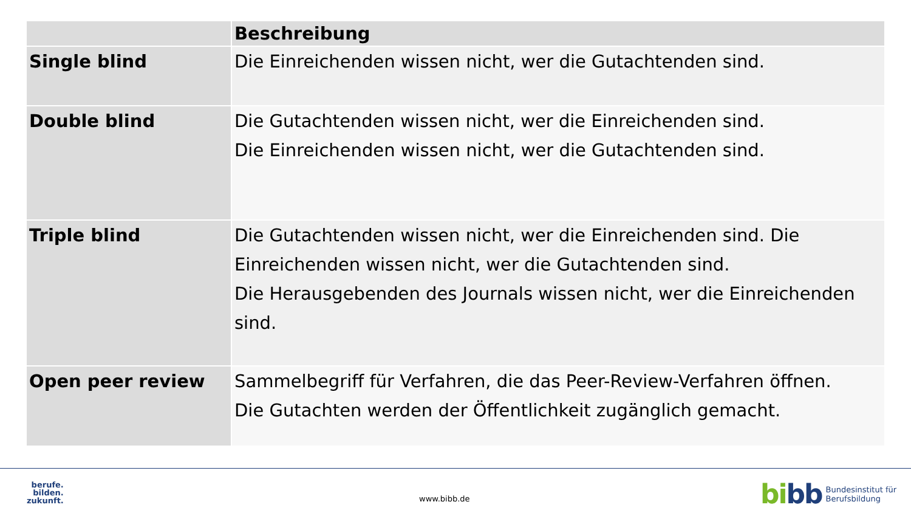| | Beschreibung |
| --- | --- |
| Single blind | Die Einreichenden wissen nicht, wer die Gutachtenden sind. |
| Double blind | Die Gutachtenden wissen nicht, wer die Einreichenden sind. Die Einreichenden wissen nicht, wer die Gutachtenden sind. |
| Triple blind | Die Gutachtenden wissen nicht, wer die Einreichenden sind. Die Einreichenden wissen nicht, wer die Gutachtenden sind. Die Herausgebenden des Journals wissen nicht, wer die Einreichenden sind. |
| Open peer review | Sammelbegriff für Verfahren, die das Peer-Review-Verfahren öffnen. Die Gutachten werden der Öffentlichkeit zugänglich gemacht. |
berufe.
bilden.
zukunft.
www.bibb.de
bibb
Bundesinstitut für
Berufsbildung